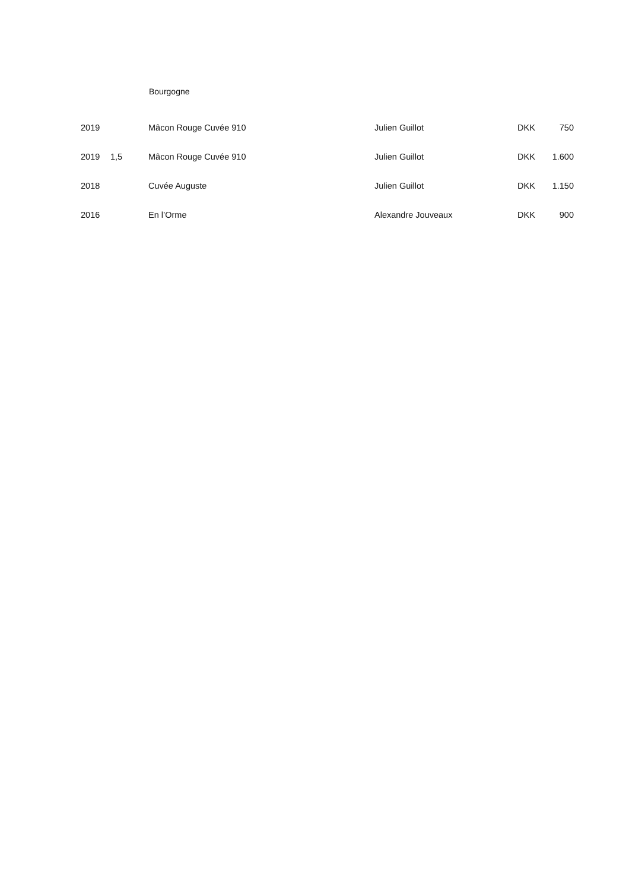Bourgogne
| 2019 | | Mâcon Rouge Cuvée 910 | Julien Guillot | DKK | 750 |
| 2019 | 1,5 | Mâcon Rouge Cuvée 910 | Julien Guillot | DKK | 1.600 |
| 2018 | | Cuvée Auguste | Julien Guillot | DKK | 1.150 |
| 2016 | | En l’Orme | Alexandre Jouveaux | DKK | 900 |